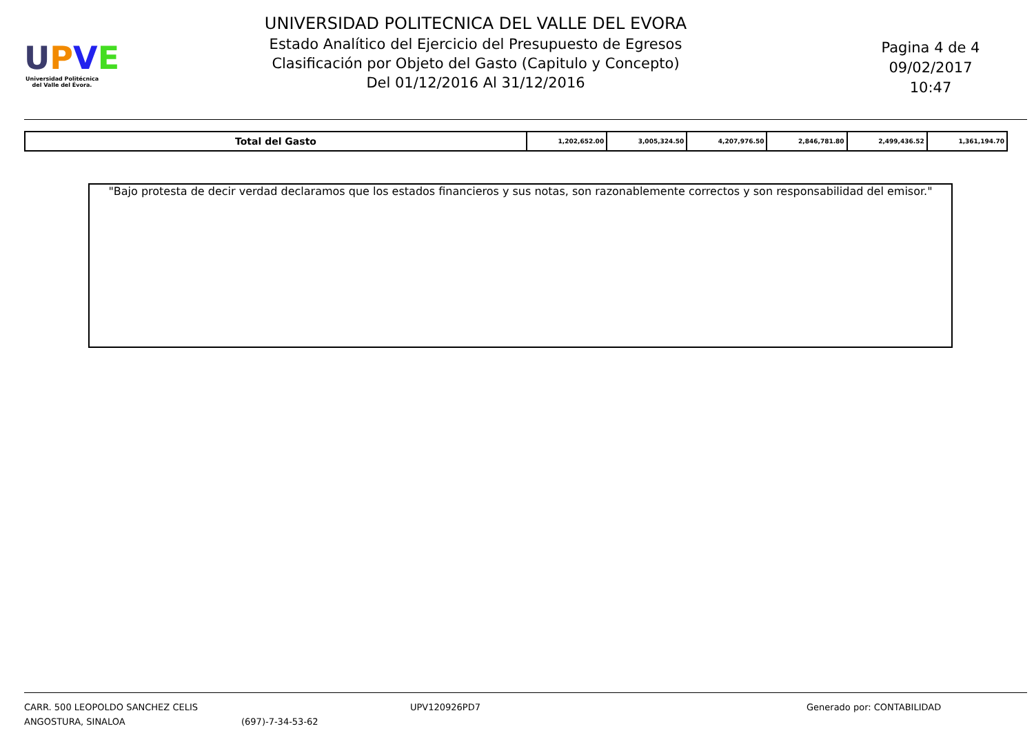UPVE
Universidad Politécnica del Valle del Évora.
UNIVERSIDAD POLITECNICA DEL VALLE DEL EVORA
Estado Analítico del Ejercicio del Presupuesto de Egresos
Clasificación por Objeto del Gasto (Capitulo y Concepto)
Del 01/12/2016 Al 31/12/2016
Pagina 4 de 4
09/02/2017
10:47
| Total del Gasto | 1,202,652.00 | 3,005,324.50 | 4,207,976.50 | 2,846,781.80 | 2,499,436.52 | 1,361,194.70 |
"Bajo protesta de decir verdad declaramos que los estados financieros y sus notas, son razonablemente correctos y son responsabilidad del emisor."
CARR. 500 LEOPOLDO SANCHEZ CELIS
ANGOSTURA, SINALOA
(697)-7-34-53-62 UPV120926PD7 Generado por: CONTABILIDAD